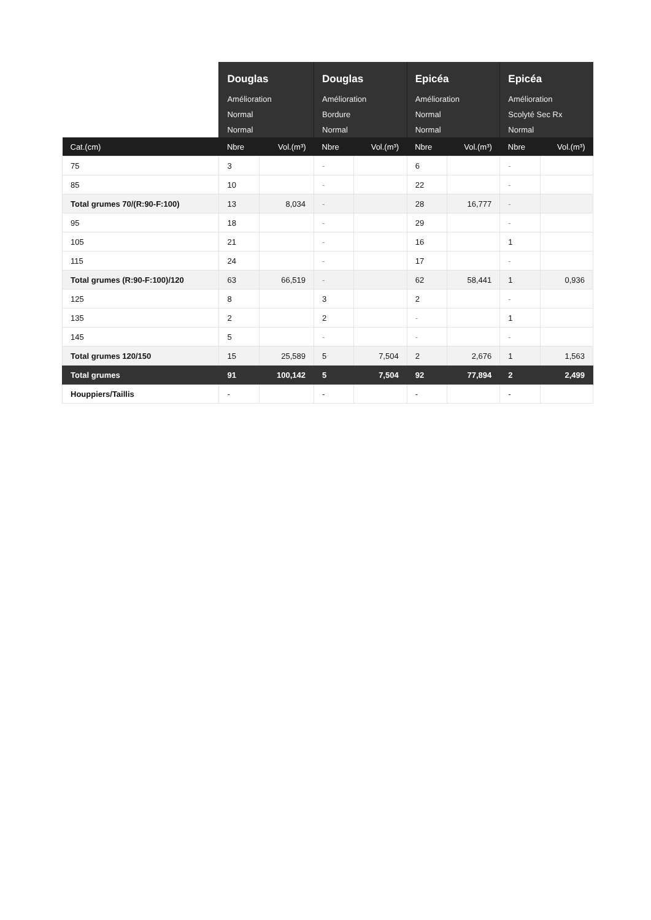| | Douglas | | Douglas | | Epicéa | | Epicéa | |
| --- | --- | --- | --- | --- | --- | --- | --- | --- |
| | Amélioration | | Amélioration | | Amélioration | | Amélioration | |
| | Normal | | Bordure | | Normal | | Scolyté Sec Rx | |
| | Normal | | Normal | | Normal | | Normal | |
| Cat.(cm) | Nbre | Vol.(m³) | Nbre | Vol.(m³) | Nbre | Vol.(m³) | Nbre | Vol.(m³) |
| 75 | 3 | | - | | 6 | | - | |
| 85 | 10 | | - | | 22 | | - | |
| Total grumes 70/(R:90-F:100) | 13 | 8,034 | - | | 28 | 16,777 | - | |
| 95 | 18 | | - | | 29 | | - | |
| 105 | 21 | | - | | 16 | | 1 | |
| 115 | 24 | | - | | 17 | | - | |
| Total grumes (R:90-F:100)/120 | 63 | 66,519 | - | | 62 | 58,441 | 1 | 0,936 |
| 125 | 8 | | 3 | | 2 | | - | |
| 135 | 2 | | 2 | | - | | 1 | |
| 145 | 5 | | - | | - | | - | |
| Total grumes 120/150 | 15 | 25,589 | 5 | 7,504 | 2 | 2,676 | 1 | 1,563 |
| Total grumes | 91 | 100,142 | 5 | 7,504 | 92 | 77,894 | 2 | 2,499 |
| Houppiers/Taillis | - | | - | | - | | - | |